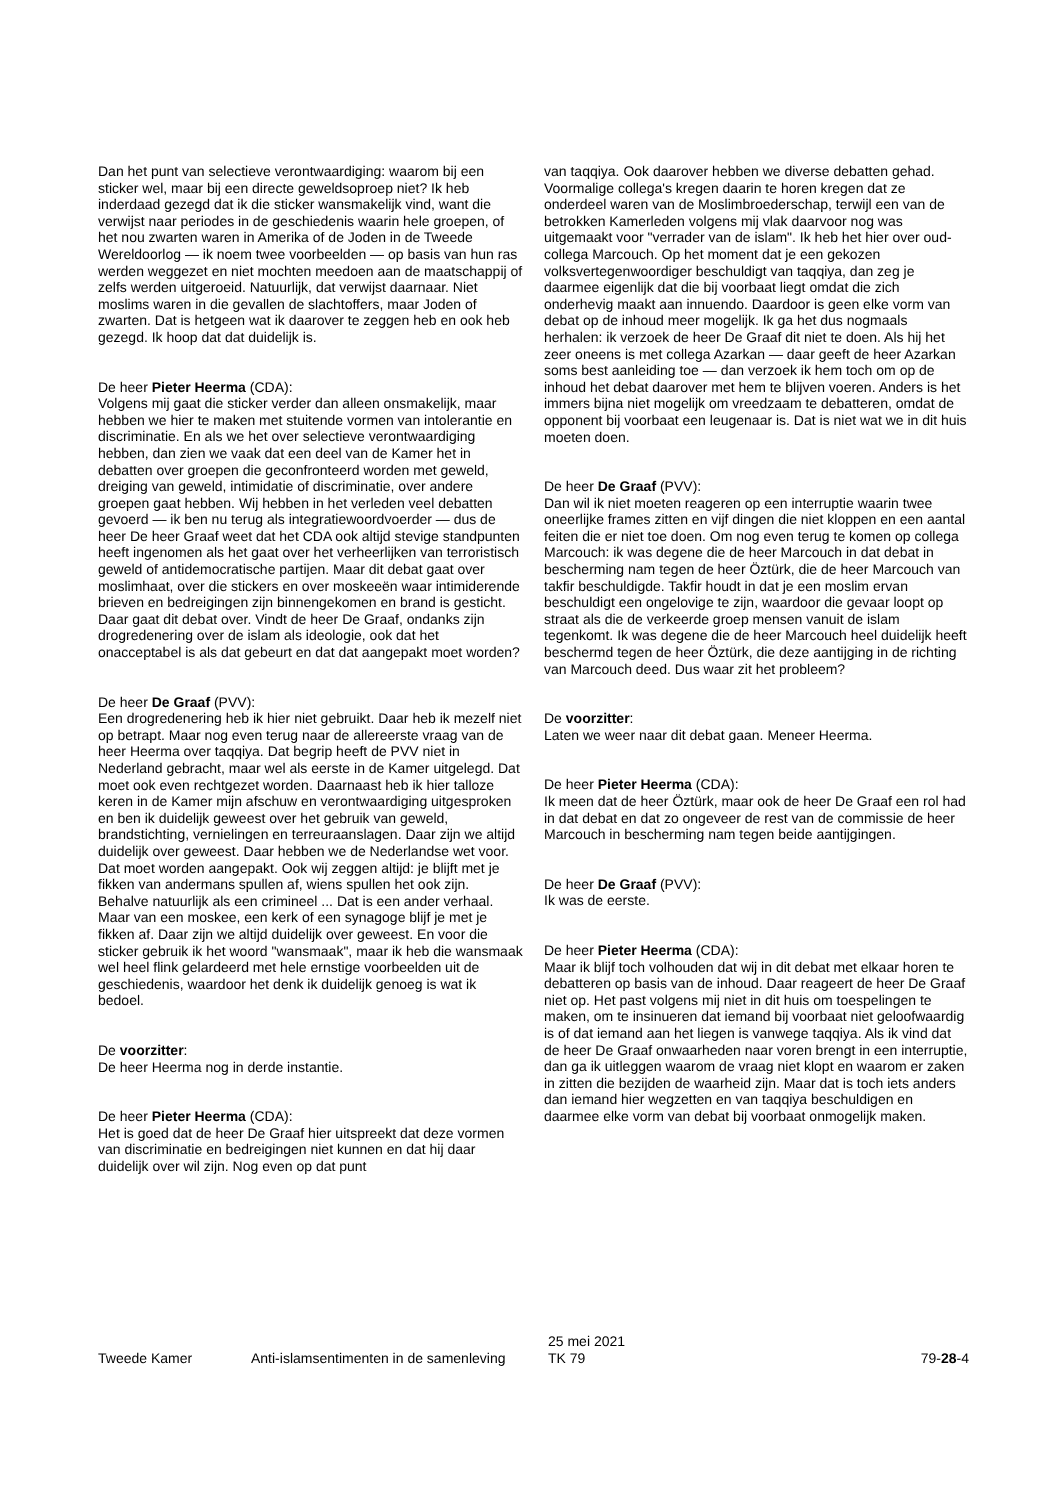Dan het punt van selectieve verontwaardiging: waarom bij een sticker wel, maar bij een directe geweldsoproep niet? Ik heb inderdaad gezegd dat ik die sticker wansmakelijk vind, want die verwijst naar periodes in de geschiedenis waarin hele groepen, of het nou zwarten waren in Amerika of de Joden in de Tweede Wereldoorlog — ik noem twee voorbeelden — op basis van hun ras werden weggezet en niet mochten meedoen aan de maatschappij of zelfs werden uitgeroeid. Natuurlijk, dat verwijst daarnaar. Niet moslims waren in die gevallen de slachtoffers, maar Joden of zwarten. Dat is hetgeen wat ik daarover te zeggen heb en ook heb gezegd. Ik hoop dat dat duidelijk is.
De heer Pieter Heerma (CDA):
Volgens mij gaat die sticker verder dan alleen onsmakelijk, maar hebben we hier te maken met stuitende vormen van intolerantie en discriminatie. En als we het over selectieve verontwaardiging hebben, dan zien we vaak dat een deel van de Kamer het in debatten over groepen die geconfronteerd worden met geweld, dreiging van geweld, intimidatie of discriminatie, over andere groepen gaat hebben. Wij hebben in het verleden veel debatten gevoerd — ik ben nu terug als integratiewoordvoerder — dus de heer De heer Graaf weet dat het CDA ook altijd stevige standpunten heeft ingenomen als het gaat over het verheerlijken van terroristisch geweld of antidemocratische partijen. Maar dit debat gaat over moslimhaat, over die stickers en over moskeeën waar intimiderende brieven en bedreigingen zijn binnengekomen en brand is gesticht. Daar gaat dit debat over. Vindt de heer De Graaf, ondanks zijn drogredenering over de islam als ideologie, ook dat het onacceptabel is als dat gebeurt en dat dat aangepakt moet worden?
De heer De Graaf (PVV):
Een drogredenering heb ik hier niet gebruikt. Daar heb ik mezelf niet op betrapt. Maar nog even terug naar de allereerste vraag van de heer Heerma over taqqiya. Dat begrip heeft de PVV niet in Nederland gebracht, maar wel als eerste in de Kamer uitgelegd. Dat moet ook even rechtgezet worden. Daarnaast heb ik hier talloze keren in de Kamer mijn afschuw en verontwaardiging uitgesproken en ben ik duidelijk geweest over het gebruik van geweld, brandstichting, vernielingen en terreuraanslagen. Daar zijn we altijd duidelijk over geweest. Daar hebben we de Nederlandse wet voor. Dat moet worden aangepakt. Ook wij zeggen altijd: je blijft met je fikken van andermans spullen af, wiens spullen het ook zijn. Behalve natuurlijk als een crimineel ... Dat is een ander verhaal. Maar van een moskee, een kerk of een synagoge blijf je met je fikken af. Daar zijn we altijd duidelijk over geweest. En voor die sticker gebruik ik het woord "wansmaak", maar ik heb die wansmaak wel heel flink gelardeerd met hele ernstige voorbeelden uit de geschiedenis, waardoor het denk ik duidelijk genoeg is wat ik bedoel.
De voorzitter:
De heer Heerma nog in derde instantie.
De heer Pieter Heerma (CDA):
Het is goed dat de heer De Graaf hier uitspreekt dat deze vormen van discriminatie en bedreigingen niet kunnen en dat hij daar duidelijk over wil zijn. Nog even op dat punt
van taqqiya. Ook daarover hebben we diverse debatten gehad. Voormalige collega's kregen daarin te horen kregen dat ze onderdeel waren van de Moslimbroederschap, terwijl een van de betrokken Kamerleden volgens mij vlak daarvoor nog was uitgemaakt voor "verrader van de islam". Ik heb het hier over oud-collega Marcouch. Op het moment dat je een gekozen volksvertegenwoordiger beschuldigt van taqqiya, dan zeg je daarmee eigenlijk dat die bij voorbaat liegt omdat die zich onderhevig maakt aan innuendo. Daardoor is geen elke vorm van debat op de inhoud meer mogelijk. Ik ga het dus nogmaals herhalen: ik verzoek de heer De Graaf dit niet te doen. Als hij het zeer oneens is met collega Azarkan — daar geeft de heer Azarkan soms best aanleiding toe — dan verzoek ik hem toch om op de inhoud het debat daarover met hem te blijven voeren. Anders is het immers bijna niet mogelijk om vreedzaam te debatteren, omdat de opponent bij voorbaat een leugenaar is. Dat is niet wat we in dit huis moeten doen.
De heer De Graaf (PVV):
Dan wil ik niet moeten reageren op een interruptie waarin twee oneerlijke frames zitten en vijf dingen die niet kloppen en een aantal feiten die er niet toe doen. Om nog even terug te komen op collega Marcouch: ik was degene die de heer Marcouch in dat debat in bescherming nam tegen de heer Öztürk, die de heer Marcouch van takfir beschuldigde. Takfir houdt in dat je een moslim ervan beschuldigt een ongelovige te zijn, waardoor die gevaar loopt op straat als die de verkeerde groep mensen vanuit de islam tegenkomt. Ik was degene die de heer Marcouch heel duidelijk heeft beschermd tegen de heer Öztürk, die deze aantijging in de richting van Marcouch deed. Dus waar zit het probleem?
De voorzitter:
Laten we weer naar dit debat gaan. Meneer Heerma.
De heer Pieter Heerma (CDA):
Ik meen dat de heer Öztürk, maar ook de heer De Graaf een rol had in dat debat en dat zo ongeveer de rest van de commissie de heer Marcouch in bescherming nam tegen beide aantijgingen.
De heer De Graaf (PVV):
Ik was de eerste.
De heer Pieter Heerma (CDA):
Maar ik blijf toch volhouden dat wij in dit debat met elkaar horen te debatteren op basis van de inhoud. Daar reageert de heer De Graaf niet op. Het past volgens mij niet in dit huis om toespelingen te maken, om te insinueren dat iemand bij voorbaat niet geloofwaardig is of dat iemand aan het liegen is vanwege taqqiya. Als ik vind dat de heer De Graaf onwaarheden naar voren brengt in een interruptie, dan ga ik uitleggen waarom de vraag niet klopt en waarom er zaken in zitten die bezijden de waarheid zijn. Maar dat is toch iets anders dan iemand hier wegzetten en van taqqiya beschuldigen en daarmee elke vorm van debat bij voorbaat onmogelijk maken.
Tweede Kamer Anti-islamsentimenten in de samenleving
25 mei 2021
TK 79
79-28-4